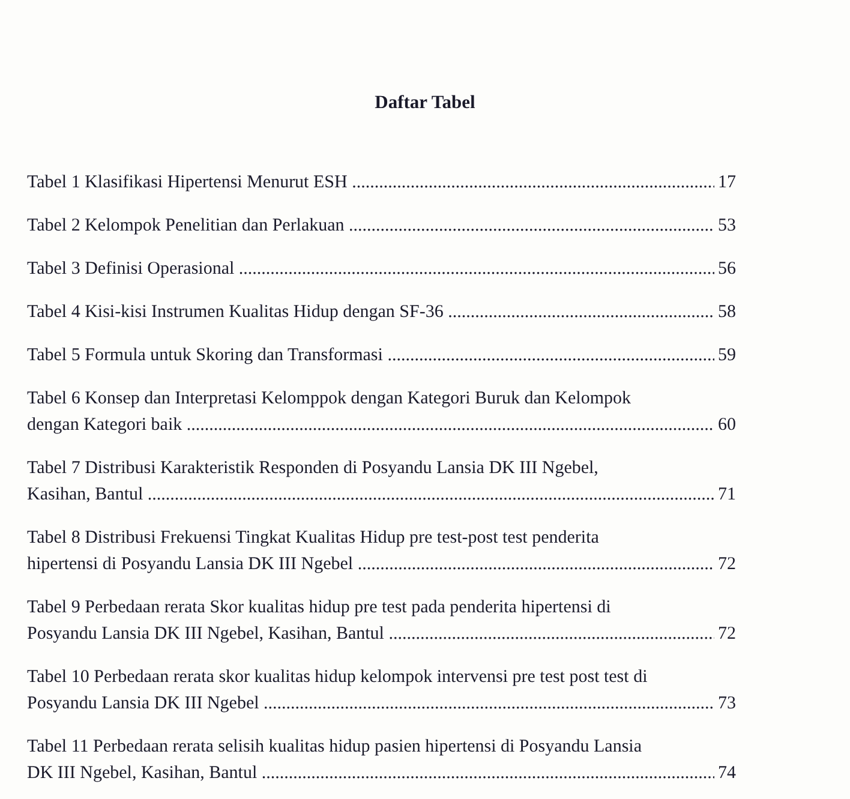Daftar Tabel
Tabel 1 Klasifikasi Hipertensi Menurut ESH 17
Tabel 2 Kelompok Penelitian dan Perlakuan 53
Tabel 3 Definisi Operasional 56
Tabel 4 Kisi-kisi Instrumen Kualitas Hidup dengan SF-36 58
Tabel 5 Formula untuk Skoring dan Transformasi 59
Tabel 6 Konsep dan Interpretasi Kelomppok dengan Kategori Buruk dan Kelompok
dengan Kategori baik 60
Tabel 7 Distribusi Karakteristik Responden di Posyandu Lansia DK III Ngebel,
Kasihan, Bantul 71
Tabel 8 Distribusi Frekuensi Tingkat Kualitas Hidup pre test-post test penderita
hipertensi di Posyandu Lansia DK III Ngebel 72
Tabel 9 Perbedaan rerata Skor kualitas hidup pre test pada penderita hipertensi di
Posyandu Lansia DK III Ngebel, Kasihan, Bantul 72
Tabel 10 Perbedaan rerata skor kualitas hidup kelompok intervensi pre test post test di
Posyandu Lansia DK III Ngebel 73
Tabel 11 Perbedaan rerata selisih kualitas hidup pasien hipertensi di Posyandu Lansia
DK III Ngebel, Kasihan, Bantul 74